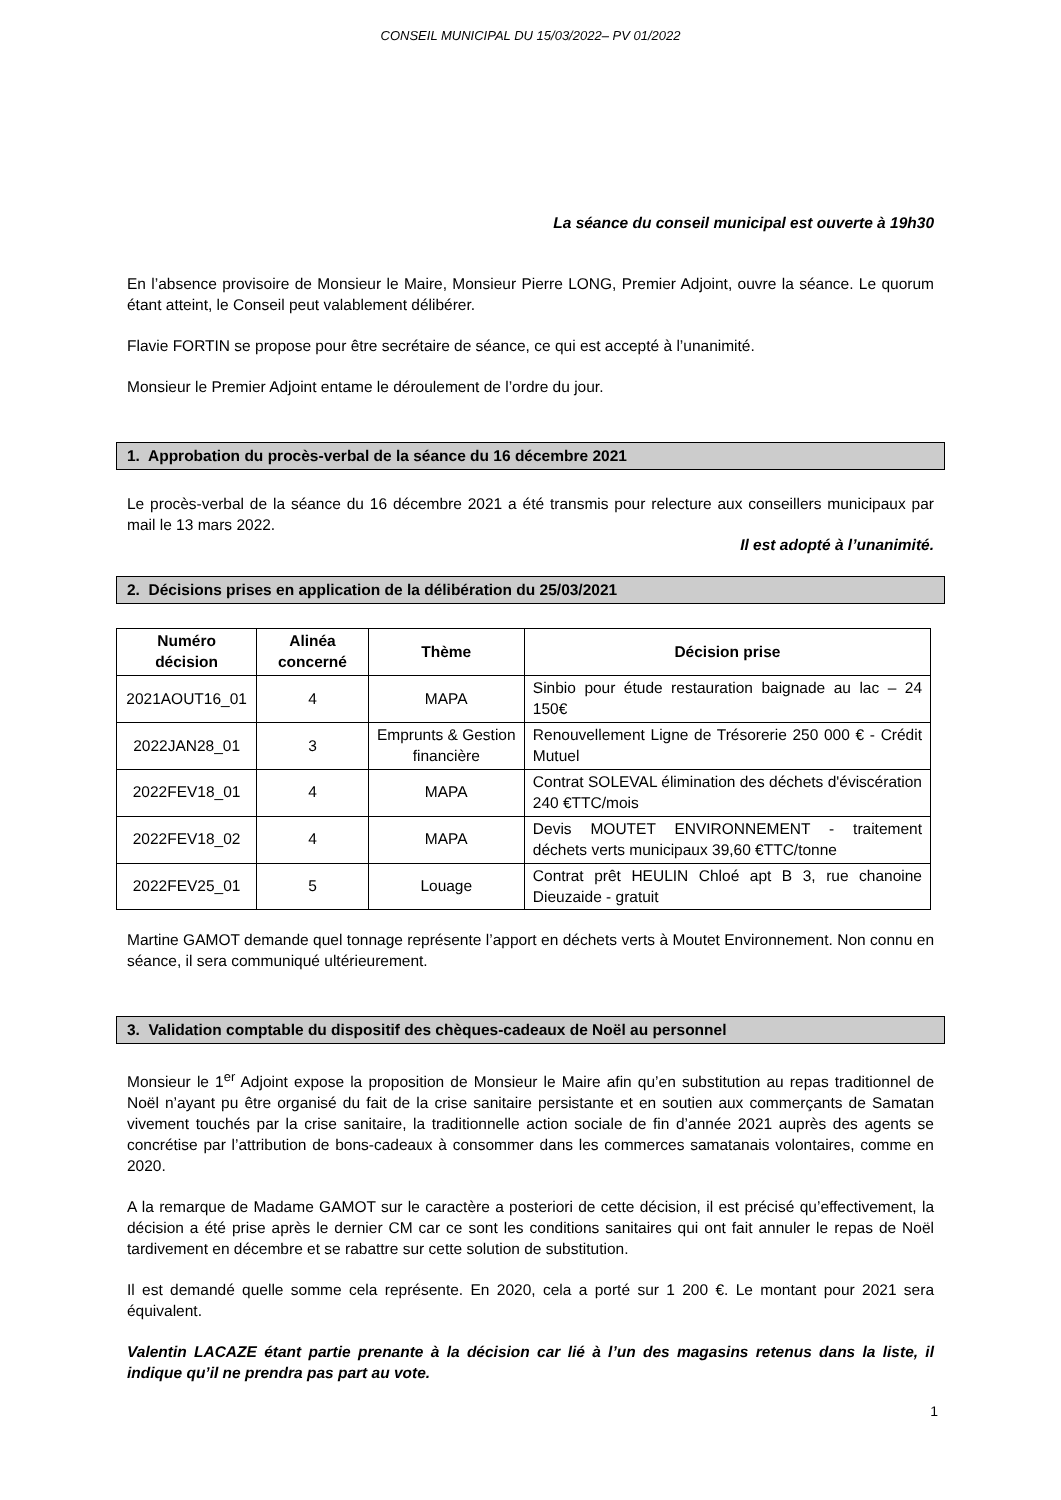CONSEIL MUNICIPAL DU 15/03/2022– PV 01/2022
La séance du conseil municipal est ouverte à 19h30
En l’absence provisoire de Monsieur le Maire, Monsieur Pierre LONG, Premier Adjoint, ouvre la séance. Le quorum étant atteint, le Conseil peut valablement délibérer.
Flavie FORTIN se propose pour être secrétaire de séance, ce qui est accepté à l’unanimité.
Monsieur le Premier Adjoint entame le déroulement de l’ordre du jour.
1. Approbation du procès-verbal de la séance du 16 décembre 2021
Le procès-verbal de la séance du 16 décembre 2021 a été transmis pour relecture aux conseillers municipaux par mail le 13 mars 2022.
Il est adopté à l’unanimité.
2. Décisions prises en application de la délibération du 25/03/2021
| Numéro décision | Alinéa concerné | Thème | Décision prise |
| --- | --- | --- | --- |
| 2021AOUT16_01 | 4 | MAPA | Sinbio pour étude restauration baignade au lac – 24 150€ |
| 2022JAN28_01 | 3 | Emprunts & Gestion financière | Renouvellement Ligne de Trésorerie 250 000 € - Crédit Mutuel |
| 2022FEV18_01 | 4 | MAPA | Contrat SOLEVAL élimination des déchets d'éviscération 240 €TTC/mois |
| 2022FEV18_02 | 4 | MAPA | Devis MOUTET ENVIRONNEMENT - traitement déchets verts municipaux 39,60 €TTC/tonne |
| 2022FEV25_01 | 5 | Louage | Contrat prêt HEULIN Chloé apt B 3, rue chanoine Dieuzaide - gratuit |
Martine GAMOT demande quel tonnage représente l’apport en déchets verts à Moutet Environnement. Non connu en séance, il sera communiqué ultérieurement.
3. Validation comptable du dispositif des chèques-cadeaux de Noël au personnel
Monsieur le 1<sup>er</sup> Adjoint expose la proposition de Monsieur le Maire afin qu’en substitution au repas traditionnel de Noël n’ayant pu être organisé du fait de la crise sanitaire persistante et en soutien aux commerçants de Samatan vivement touchés par la crise sanitaire, la traditionnelle action sociale de fin d’année 2021 auprès des agents se concrétise par l’attribution de bons-cadeaux à consommer dans les commerces samatanais volontaires, comme en 2020.
A la remarque de Madame GAMOT sur le caractère a posteriori de cette décision, il est précisé qu’effectivement, la décision a été prise après le dernier CM car ce sont les conditions sanitaires qui ont fait annuler le repas de Noël tardivement en décembre et se rabattre sur cette solution de substitution.
Il est demandé quelle somme cela représente. En 2020, cela a porté sur 1 200 €. Le montant pour 2021 sera équivalent.
Valentin LACAZE étant partie prenante à la décision car lié à l’un des magasins retenus dans la liste, il indique qu’il ne prendra pas part au vote.
1